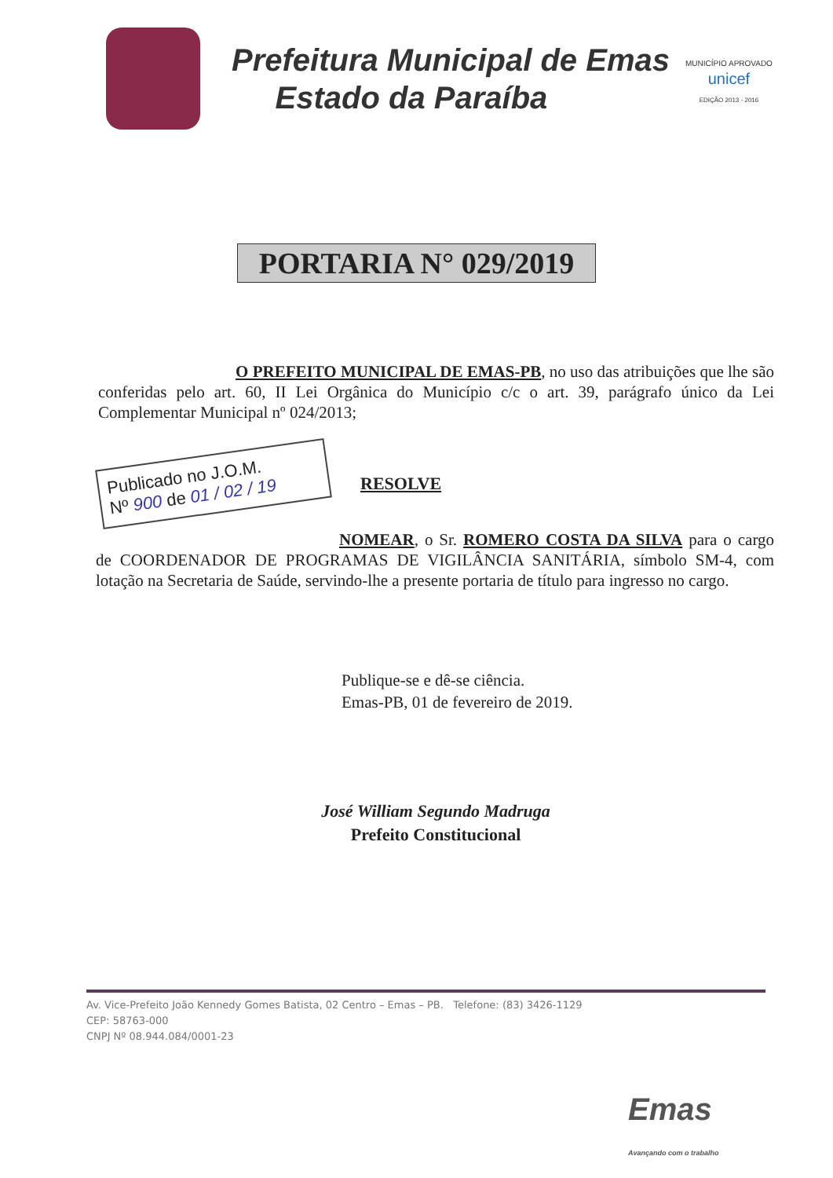Prefeitura Municipal de Emas
Estado da Paraíba
MUNICÍPIO APROVADO
unicef
EDIÇÃO 2013 - 2016
PORTARIA N° 029/2019
O PREFEITO MUNICIPAL DE EMAS-PB, no uso das atribuições que lhe são conferidas pelo art. 60, II Lei Orgânica do Município c/c o art. 39, parágrafo único da Lei Complementar Municipal nº 024/2013;
Publicado no J.O.M.
Nº 900 de 01 / 02 / 19
RESOLVE
NOMEAR, o Sr. ROMERO COSTA DA SILVA para o cargo de COORDENADOR DE PROGRAMAS DE VIGILÂNCIA SANITÁRIA, símbolo SM-4, com lotação na Secretaria de Saúde, servindo-lhe a presente portaria de título para ingresso no cargo.
Publique-se e dê-se ciência.
Emas-PB, 01 de fevereiro de 2019.
José William Segundo Madruga
Prefeito Constitucional
Av. Vice-Prefeito João Kennedy Gomes Batista, 02 Centro – Emas – PB. Telefone: (83) 3426-1129
CEP: 58763-000
CNPJ Nº 08.944.084/0001-23
Emas
Avançando com o trabalho